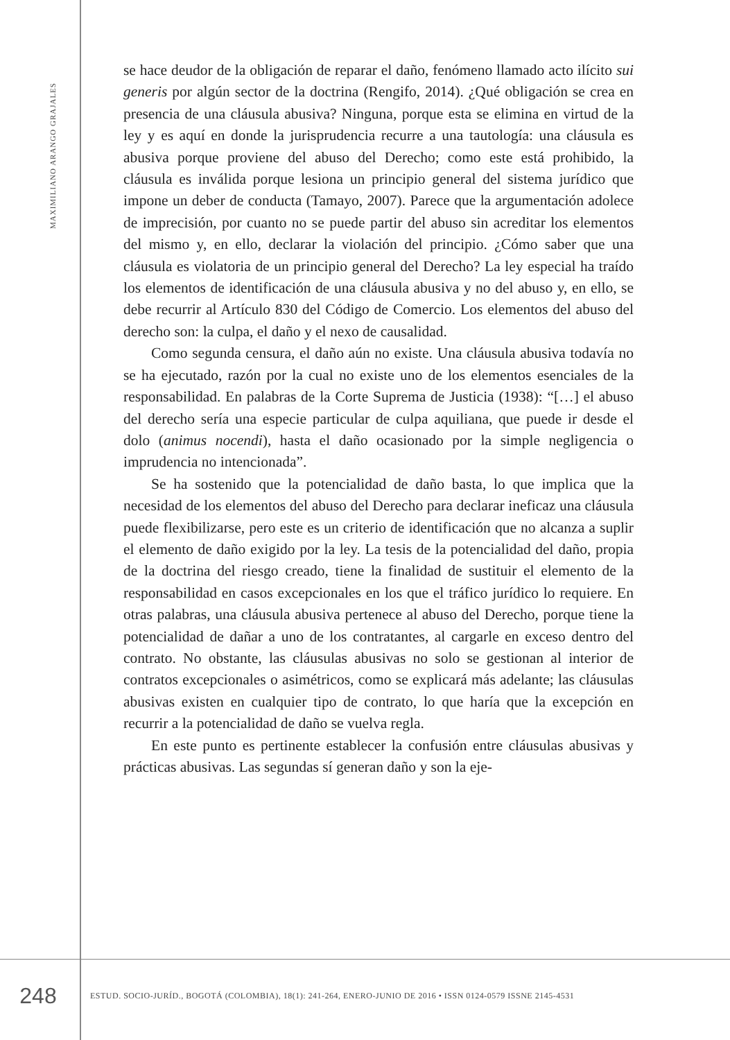MAXIMILIANO ARANGO GRAJALES
se hace deudor de la obligación de reparar el daño, fenómeno llamado acto ilícito sui generis por algún sector de la doctrina (Rengifo, 2014). ¿Qué obligación se crea en presencia de una cláusula abusiva? Ninguna, porque esta se elimina en virtud de la ley y es aquí en donde la jurisprudencia recurre a una tautología: una cláusula es abusiva porque proviene del abuso del Derecho; como este está prohibido, la cláusula es inválida porque lesiona un principio general del sistema jurídico que impone un deber de conducta (Tamayo, 2007). Parece que la argumentación adolece de imprecisión, por cuanto no se puede partir del abuso sin acreditar los elementos del mismo y, en ello, declarar la violación del principio. ¿Cómo saber que una cláusula es violatoria de un principio general del Derecho? La ley especial ha traído los elementos de identificación de una cláusula abusiva y no del abuso y, en ello, se debe recurrir al Artículo 830 del Código de Comercio. Los elementos del abuso del derecho son: la culpa, el daño y el nexo de causalidad.
Como segunda censura, el daño aún no existe. Una cláusula abusiva todavía no se ha ejecutado, razón por la cual no existe uno de los elementos esenciales de la responsabilidad. En palabras de la Corte Suprema de Justicia (1938): “[…] el abuso del derecho sería una especie particular de culpa aquiliana, que puede ir desde el dolo (animus nocendi), hasta el daño ocasionado por la simple negligencia o imprudencia no intencionada”.
Se ha sostenido que la potencialidad de daño basta, lo que implica que la necesidad de los elementos del abuso del Derecho para declarar ineficaz una cláusula puede flexibilizarse, pero este es un criterio de identificación que no alcanza a suplir el elemento de daño exigido por la ley. La tesis de la potencialidad del daño, propia de la doctrina del riesgo creado, tiene la finalidad de sustituir el elemento de la responsabilidad en casos excepcionales en los que el tráfico jurídico lo requiere. En otras palabras, una cláusula abusiva pertenece al abuso del Derecho, porque tiene la potencialidad de dañar a uno de los contratantes, al cargarle en exceso dentro del contrato. No obstante, las cláusulas abusivas no solo se gestionan al interior de contratos excepcionales o asimétricos, como se explicará más adelante; las cláusulas abusivas existen en cualquier tipo de contrato, lo que haría que la excepción en recurrir a la potencialidad de daño se vuelva regla.
En este punto es pertinente establecer la confusión entre cláusulas abusivas y prácticas abusivas. Las segundas sí generan daño y son la eje-
248
ESTUD. SOCIO-JURÍD., BOGOTÁ (COLOMBIA), 18(1): 241-264, ENERO-JUNIO DE 2016 • ISSN 0124-0579 ISSNE 2145-4531